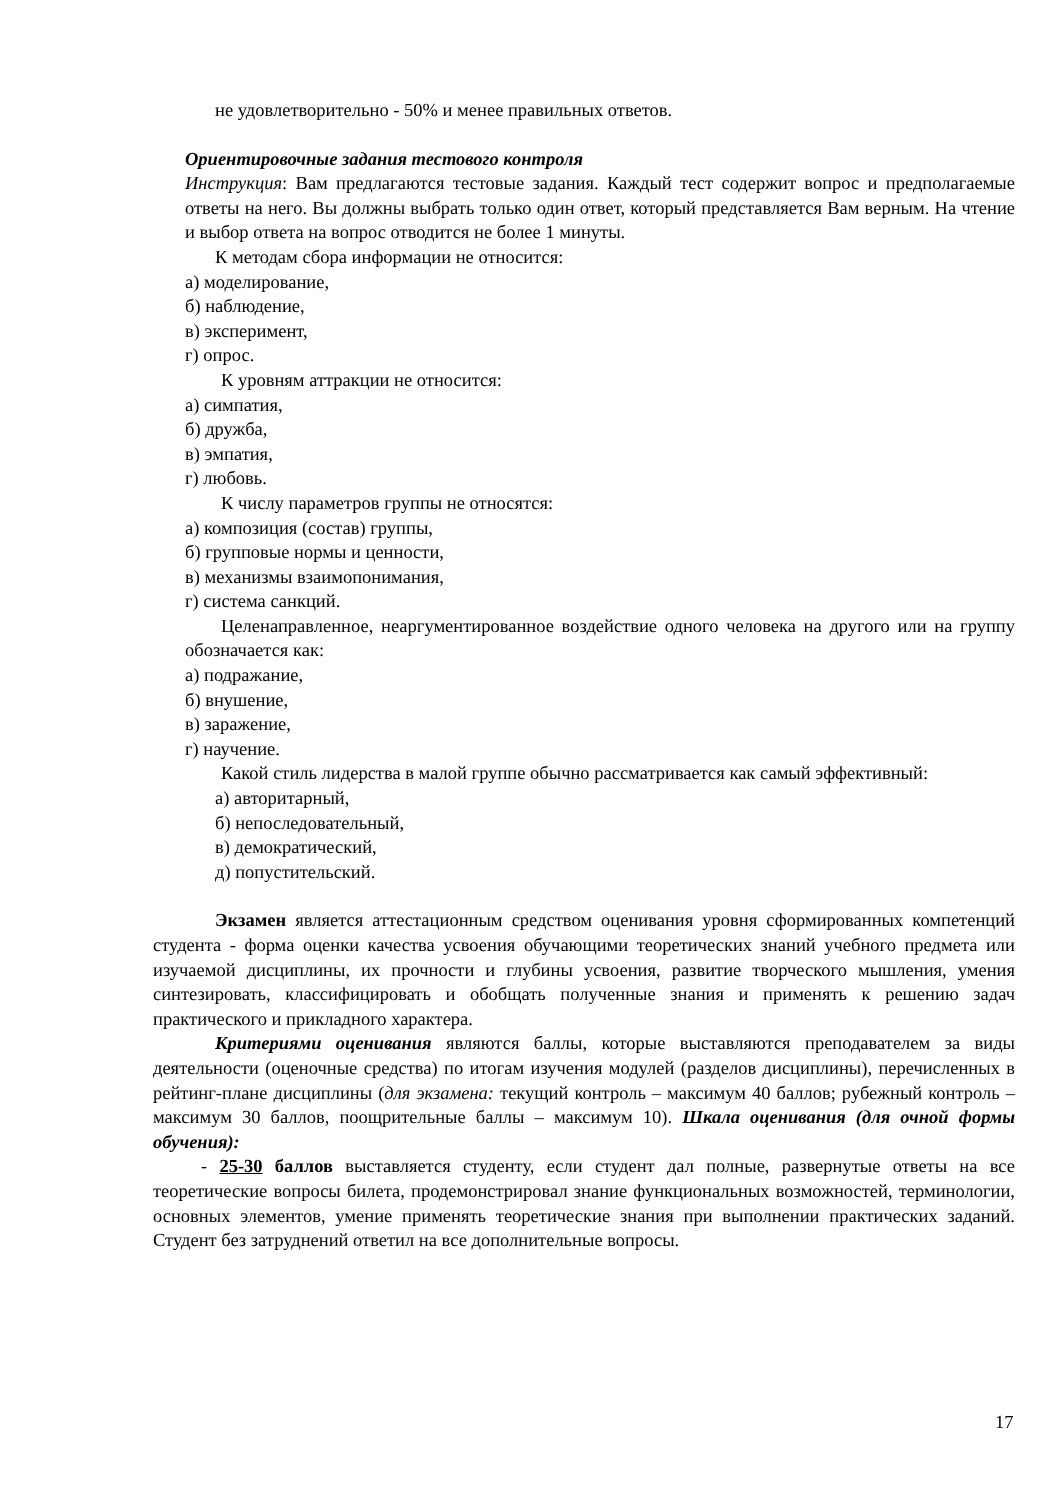не удовлетворительно - 50% и менее правильных ответов.
Ориентировочные задания тестового контроля
Инструкция: Вам предлагаются тестовые задания. Каждый тест содержит вопрос и предполагаемые ответы на него. Вы должны выбрать только один ответ, который представляется Вам верным. На чтение и выбор ответа на вопрос отводится не более 1 минуты.
К методам сбора информации не относится:
а) моделирование,
б) наблюдение,
в) эксперимент,
г) опрос.
К уровням аттракции не относится:
а) симпатия,
б) дружба,
в) эмпатия,
г) любовь.
К числу параметров группы не относятся:
а) композиция (состав) группы,
б) групповые нормы и ценности,
в) механизмы взаимопонимания,
г) система санкций.
Целенаправленное, неаргументированное воздействие одного человека на другого или на группу обозначается как:
а) подражание,
б) внушение,
в) заражение,
г) научение.
Какой стиль лидерства в малой группе обычно рассматривается как самый эффективный:
а) авторитарный,
б) непоследовательный,
в) демократический,
д) попустительский.
Экзамен является аттестационным средством оценивания уровня сформированных компетенций студента - форма оценки качества усвоения обучающими теоретических знаний учебного предмета или изучаемой дисциплины, их прочности и глубины усвоения, развитие творческого мышления, умения синтезировать, классифицировать и обобщать полученные знания и применять к решению задач практического и прикладного характера.
Критериями оценивания являются баллы, которые выставляются преподавателем за виды деятельности (оценочные средства) по итогам изучения модулей (разделов дисциплины), перечисленных в рейтинг-плане дисциплины (для экзамена: текущий контроль – максимум 40 баллов; рубежный контроль – максимум 30 баллов, поощрительные баллы – максимум 10). Шкала оценивания (для очной формы обучения):
- 25-30 баллов выставляется студенту, если студент дал полные, развернутые ответы на все теоретические вопросы билета, продемонстрировал знание функциональных возможностей, терминологии, основных элементов, умение применять теоретические знания при выполнении практических заданий. Студент без затруднений ответил на все дополнительные вопросы.
17